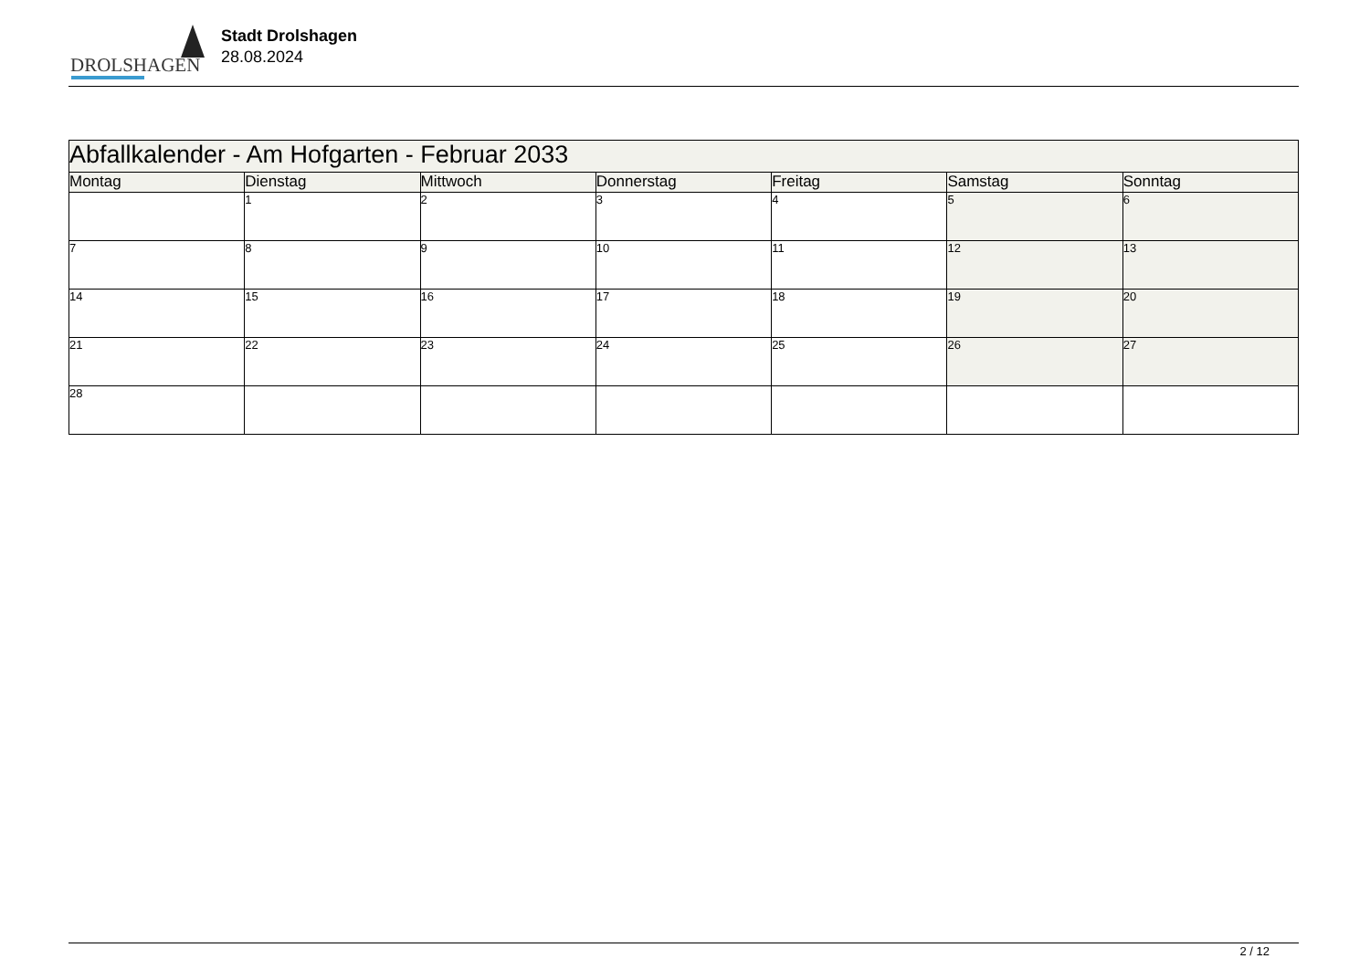DROLSHAGEN
Stadt Drolshagen
28.08.2024
| Abfallkalender - Am Hofgarten - Februar 2033 | | | | | | |
| --- | --- | --- | --- | --- | --- | --- |
| Montag | Dienstag | Mittwoch | Donnerstag | Freitag | Samstag | Sonntag |
| | 1 | 2 | 3 | 4 | 5 | 6 |
| 7 | 8 | 9 | 10 | 11 | 12 | 13 |
| 14 | 15 | 16 | 17 | 18 | 19 | 20 |
| 21 | 22 | 23 | 24 | 25 | 26 | 27 |
| 28 | | | | | | |
2 / 12